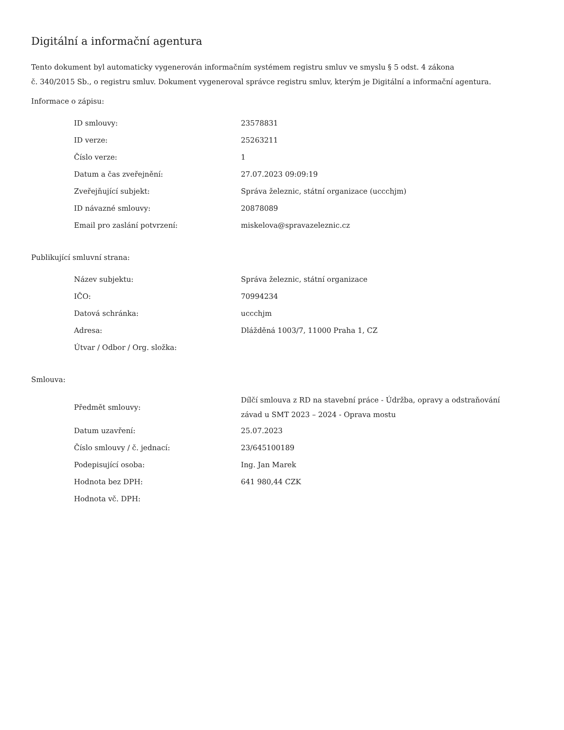Digitální a informační agentura
Tento dokument byl automaticky vygenerován informačním systémem registru smluv ve smyslu § 5 odst. 4 zákona
č. 340/2015 Sb., o registru smluv. Dokument vygeneroval správce registru smluv, kterým je Digitální a informační agentura.
Informace o zápisu:
| ID smlouvy: | 23578831 |
| ID verze: | 25263211 |
| Číslo verze: | 1 |
| Datum a čas zveřejnění: | 27.07.2023 09:09:19 |
| Zveřejňující subjekt: | Správa železnic, státní organizace (uccchjm) |
| ID návazné smlouvy: | 20878089 |
| Email pro zaslání potvrzení: | miskelova@spravazeleznic.cz |
Publikující smluvní strana:
| Název subjektu: | Správa železnic, státní organizace |
| IČO: | 70994234 |
| Datová schránka: | uccchjm |
| Adresa: | Dlážděná 1003/7, 11000 Praha 1, CZ |
| Útvar / Odbor / Org. složka: | |
Smlouva:
| Předmět smlouvy: | Dílčí smlouva z RD na stavební práce - Údržba, opravy a odstraňování závad u SMT 2023 – 2024 - Oprava mostu |
| Datum uzavření: | 25.07.2023 |
| Číslo smlouvy / č. jednací: | 23/645100189 |
| Podepisující osoba: | Ing. Jan Marek |
| Hodnota bez DPH: | 641 980,44 CZK |
| Hodnota vč. DPH: | |